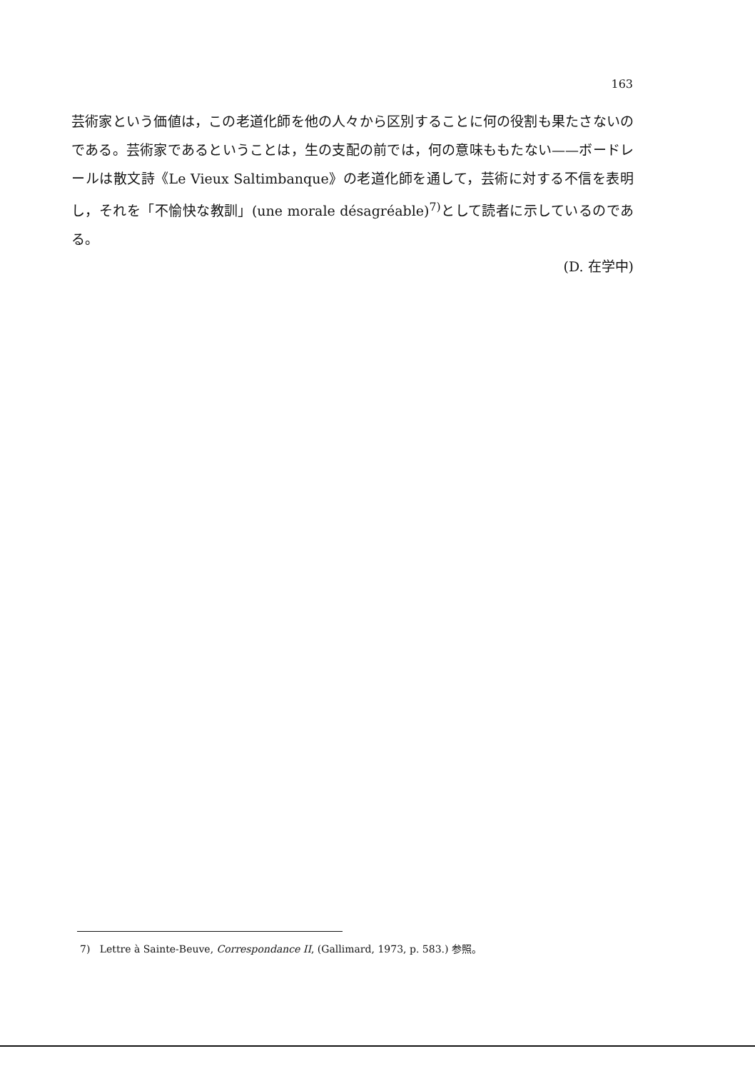163
芸術家という価値は，この老道化師を他の人々から区別することに何の役割も果たさないのである。芸術家であるということは，生の支配の前では，何の意味ももたない——ボードレールは散文詩《Le Vieux Saltimbanque》の老道化師を通して，芸術に対する不信を表明し，それを「不愉快な教訓」(une morale désagréable)<sup>7)</sup>として読者に示しているのである。
(D. 在学中)
7) Lettre à Sainte-Beuve, Correspondance II, (Gallimard, 1973, p. 583.) 参照。